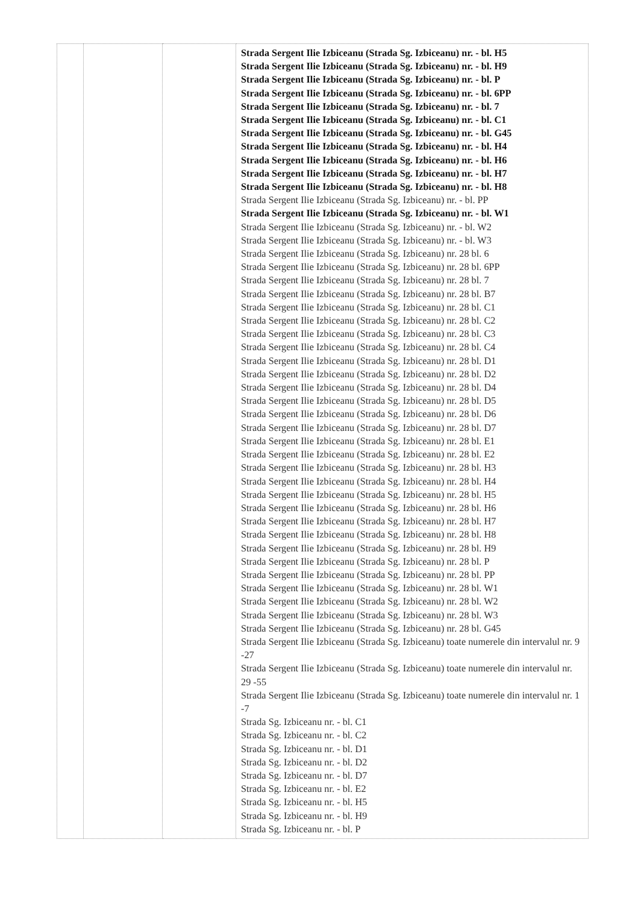| | | | Strada Sergent Ilie Izbiceanu (Strada Sg. Izbiceanu) nr. - bl. H5 Strada Sergent Ilie Izbiceanu (Strada Sg. Izbiceanu) nr. - bl. H9 Strada Sergent Ilie Izbiceanu (Strada Sg. Izbiceanu) nr. - bl. P Strada Sergent Ilie Izbiceanu (Strada Sg. Izbiceanu) nr. - bl. 6PP Strada Sergent Ilie Izbiceanu (Strada Sg. Izbiceanu) nr. - bl. 7 Strada Sergent Ilie Izbiceanu (Strada Sg. Izbiceanu) nr. - bl. C1 Strada Sergent Ilie Izbiceanu (Strada Sg. Izbiceanu) nr. - bl. G45 Strada Sergent Ilie Izbiceanu (Strada Sg. Izbiceanu) nr. - bl. H4 Strada Sergent Ilie Izbiceanu (Strada Sg. Izbiceanu) nr. - bl. H6 Strada Sergent Ilie Izbiceanu (Strada Sg. Izbiceanu) nr. - bl. H7 Strada Sergent Ilie Izbiceanu (Strada Sg. Izbiceanu) nr. - bl. H8 Strada Sergent Ilie Izbiceanu (Strada Sg. Izbiceanu) nr. - bl. PP Strada Sergent Ilie Izbiceanu (Strada Sg. Izbiceanu) nr. - bl. W1 Strada Sergent Ilie Izbiceanu (Strada Sg. Izbiceanu) nr. - bl. W2 Strada Sergent Ilie Izbiceanu (Strada Sg. Izbiceanu) nr. - bl. W3 Strada Sergent Ilie Izbiceanu (Strada Sg. Izbiceanu) nr. 28 bl. 6 Strada Sergent Ilie Izbiceanu (Strada Sg. Izbiceanu) nr. 28 bl. 6PP Strada Sergent Ilie Izbiceanu (Strada Sg. Izbiceanu) nr. 28 bl. 7 Strada Sergent Ilie Izbiceanu (Strada Sg. Izbiceanu) nr. 28 bl. B7 Strada Sergent Ilie Izbiceanu (Strada Sg. Izbiceanu) nr. 28 bl. C1 Strada Sergent Ilie Izbiceanu (Strada Sg. Izbiceanu) nr. 28 bl. C2 Strada Sergent Ilie Izbiceanu (Strada Sg. Izbiceanu) nr. 28 bl. C3 Strada Sergent Ilie Izbiceanu (Strada Sg. Izbiceanu) nr. 28 bl. C4 Strada Sergent Ilie Izbiceanu (Strada Sg. Izbiceanu) nr. 28 bl. D1 Strada Sergent Ilie Izbiceanu (Strada Sg. Izbiceanu) nr. 28 bl. D2 Strada Sergent Ilie Izbiceanu (Strada Sg. Izbiceanu) nr. 28 bl. D4 Strada Sergent Ilie Izbiceanu (Strada Sg. Izbiceanu) nr. 28 bl. D5 Strada Sergent Ilie Izbiceanu (Strada Sg. Izbiceanu) nr. 28 bl. D6 Strada Sergent Ilie Izbiceanu (Strada Sg. Izbiceanu) nr. 28 bl. D7 Strada Sergent Ilie Izbiceanu (Strada Sg. Izbiceanu) nr. 28 bl. E1 Strada Sergent Ilie Izbiceanu (Strada Sg. Izbiceanu) nr. 28 bl. E2 Strada Sergent Ilie Izbiceanu (Strada Sg. Izbiceanu) nr. 28 bl. H3 Strada Sergent Ilie Izbiceanu (Strada Sg. Izbiceanu) nr. 28 bl. H4 Strada Sergent Ilie Izbiceanu (Strada Sg. Izbiceanu) nr. 28 bl. H5 Strada Sergent Ilie Izbiceanu (Strada Sg. Izbiceanu) nr. 28 bl. H6 Strada Sergent Ilie Izbiceanu (Strada Sg. Izbiceanu) nr. 28 bl. H7 Strada Sergent Ilie Izbiceanu (Strada Sg. Izbiceanu) nr. 28 bl. H8 Strada Sergent Ilie Izbiceanu (Strada Sg. Izbiceanu) nr. 28 bl. H9 Strada Sergent Ilie Izbiceanu (Strada Sg. Izbiceanu) nr. 28 bl. P Strada Sergent Ilie Izbiceanu (Strada Sg. Izbiceanu) nr. 28 bl. PP Strada Sergent Ilie Izbiceanu (Strada Sg. Izbiceanu) nr. 28 bl. W1 Strada Sergent Ilie Izbiceanu (Strada Sg. Izbiceanu) nr. 28 bl. W2 Strada Sergent Ilie Izbiceanu (Strada Sg. Izbiceanu) nr. 28 bl. W3 Strada Sergent Ilie Izbiceanu (Strada Sg. Izbiceanu) nr. 28 bl. G45 Strada Sergent Ilie Izbiceanu (Strada Sg. Izbiceanu) toate numerele din intervalul nr. 9 -27 Strada Sergent Ilie Izbiceanu (Strada Sg. Izbiceanu) toate numerele din intervalul nr. 29 -55 Strada Sergent Ilie Izbiceanu (Strada Sg. Izbiceanu) toate numerele din intervalul nr. 1 -7 Strada Sg. Izbiceanu nr. - bl. C1 Strada Sg. Izbiceanu nr. - bl. C2 Strada Sg. Izbiceanu nr. - bl. D1 Strada Sg. Izbiceanu nr. - bl. D2 Strada Sg. Izbiceanu nr. - bl. D7 Strada Sg. Izbiceanu nr. - bl. E2 Strada Sg. Izbiceanu nr. - bl. H5 Strada Sg. Izbiceanu nr. - bl. H9 Strada Sg. Izbiceanu nr. - bl. P |